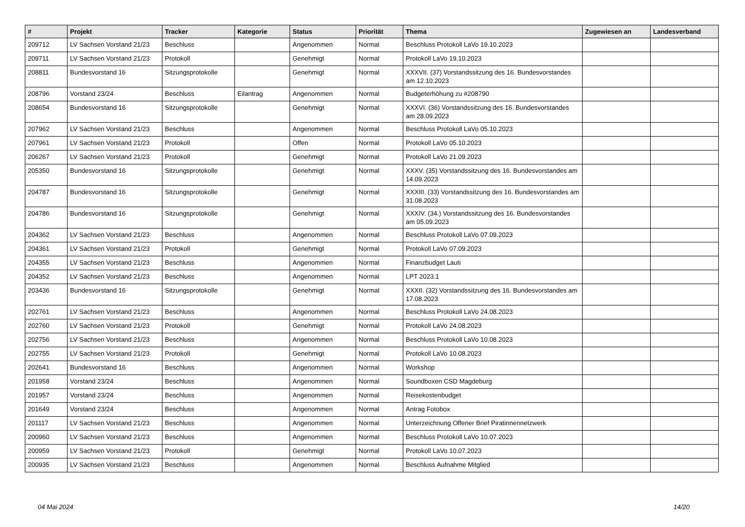| # | Projekt | Tracker | Kategorie | Status | Priorität | Thema | Zugewiesen an | Landesverband |
| --- | --- | --- | --- | --- | --- | --- | --- | --- |
| 209712 | LV Sachsen Vorstand 21/23 | Beschluss | | Angenommen | Normal | Beschluss Protokoll LaVo 19.10.2023 | | |
| 209711 | LV Sachsen Vorstand 21/23 | Protokoll | | Genehmigt | Normal | Protokoll LaVo 19.10.2023 | | |
| 208811 | Bundesvorstand 16 | Sitzungsprotokolle | | Genehmigt | Normal | XXXVII. (37) Vorstandssitzung des 16. Bundesvorstandes am 12.10.2023 | | |
| 208796 | Vorstand 23/24 | Beschluss | Eilantrag | Angenommen | Normal | Budgeterhöhung zu #208790 | | |
| 208654 | Bundesvorstand 16 | Sitzungsprotokolle | | Genehmigt | Normal | XXXVI. (36) Vorstandssitzung des 16. Bundesvorstandes am 28.09.2023 | | |
| 207962 | LV Sachsen Vorstand 21/23 | Beschluss | | Angenommen | Normal | Beschluss Protokoll LaVo 05.10.2023 | | |
| 207961 | LV Sachsen Vorstand 21/23 | Protokoll | | Offen | Normal | Protokoll LaVo 05.10.2023 | | |
| 206267 | LV Sachsen Vorstand 21/23 | Protokoll | | Genehmigt | Normal | Protokoll LaVo 21.09.2023 | | |
| 205350 | Bundesvorstand 16 | Sitzungsprotokolle | | Genehmigt | Normal | XXXV. (35) Vorstandssitzung des 16. Bundesvorstandes am 14.09.2023 | | |
| 204787 | Bundesvorstand 16 | Sitzungsprotokolle | | Genehmigt | Normal | XXXIII. (33) Vorstandssitzung des 16. Bundesvorstandes am 31.08.2023 | | |
| 204786 | Bundesvorstand 16 | Sitzungsprotokolle | | Genehmigt | Normal | XXXIV. (34.) Vorstandssitzung des 16. Bundesvorstandes am 05.09.2023 | | |
| 204362 | LV Sachsen Vorstand 21/23 | Beschluss | | Angenommen | Normal | Beschluss Protokoll LaVo 07.09.2023 | | |
| 204361 | LV Sachsen Vorstand 21/23 | Protokoll | | Genehmigt | Normal | Protokoll LaVo 07.09.2023 | | |
| 204355 | LV Sachsen Vorstand 21/23 | Beschluss | | Angenommen | Normal | Finanzbudget Lauti | | |
| 204352 | LV Sachsen Vorstand 21/23 | Beschluss | | Angenommen | Normal | LPT 2023.1 | | |
| 203436 | Bundesvorstand 16 | Sitzungsprotokolle | | Genehmigt | Normal | XXXII. (32) Vorstandssitzung des 16. Bundesvorstandes am 17.08.2023 | | |
| 202761 | LV Sachsen Vorstand 21/23 | Beschluss | | Angenommen | Normal | Beschluss Protokoll LaVo 24.08.2023 | | |
| 202760 | LV Sachsen Vorstand 21/23 | Protokoll | | Genehmigt | Normal | Protokoll LaVo 24.08.2023 | | |
| 202756 | LV Sachsen Vorstand 21/23 | Beschluss | | Angenommen | Normal | Beschluss Protokoll LaVo 10.08.2023 | | |
| 202755 | LV Sachsen Vorstand 21/23 | Protokoll | | Genehmigt | Normal | Protokoll LaVo 10.08.2023 | | |
| 202641 | Bundesvorstand 16 | Beschluss | | Angenommen | Normal | Workshop | | |
| 201958 | Vorstand 23/24 | Beschluss | | Angenommen | Normal | Soundboxen CSD Magdeburg | | |
| 201957 | Vorstand 23/24 | Beschluss | | Angenommen | Normal | Reisekostenbudget | | |
| 201649 | Vorstand 23/24 | Beschluss | | Angenommen | Normal | Antrag Fotobox | | |
| 201117 | LV Sachsen Vorstand 21/23 | Beschluss | | Angenommen | Normal | Unterzeichnung Offener Brief Piratinnennetzwerk | | |
| 200960 | LV Sachsen Vorstand 21/23 | Beschluss | | Angenommen | Normal | Beschluss Protokoll LaVo 10.07.2023 | | |
| 200959 | LV Sachsen Vorstand 21/23 | Protokoll | | Genehmigt | Normal | Protokoll LaVo 10.07.2023 | | |
| 200935 | LV Sachsen Vorstand 21/23 | Beschluss | | Angenommen | Normal | Beschluss Aufnahme Mitglied | | |
04 Mai 2024 14/20